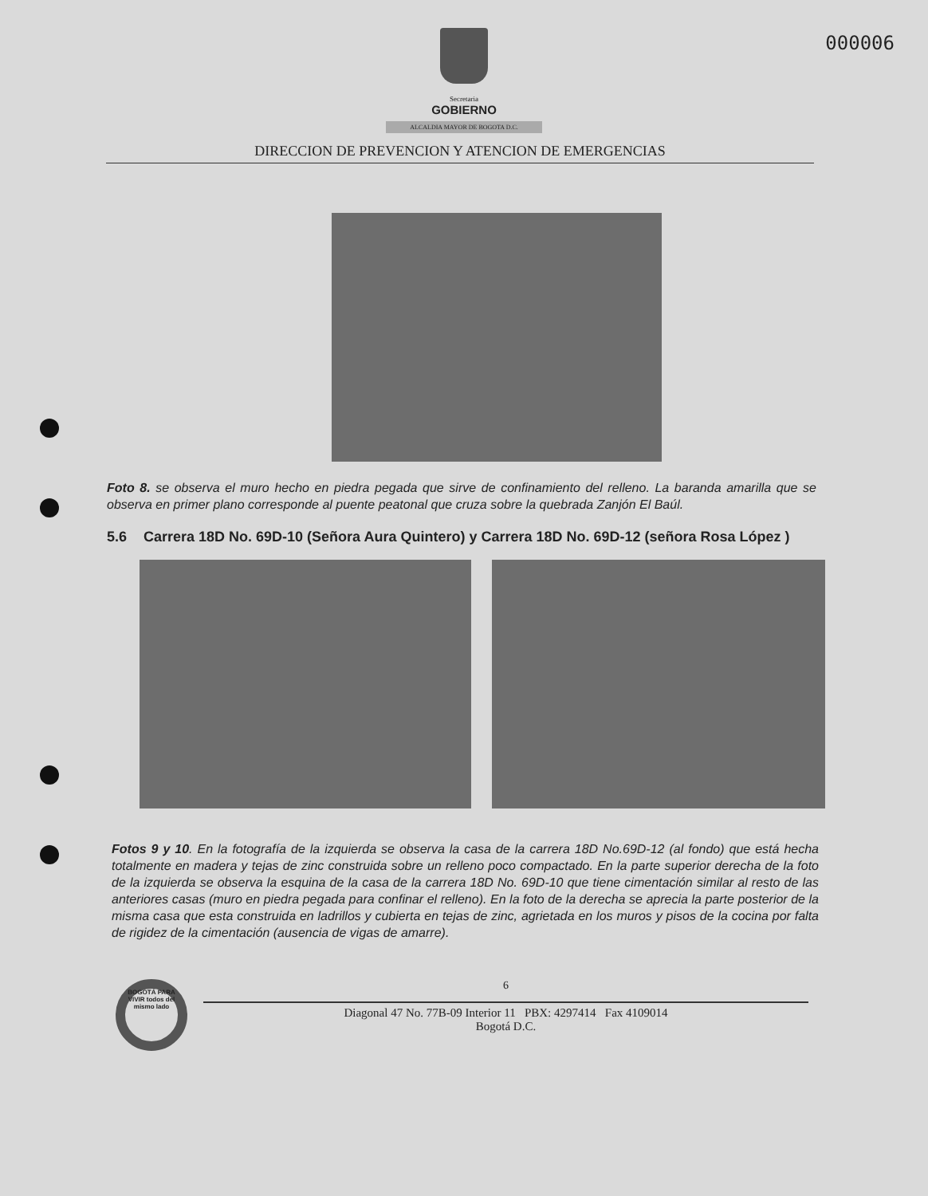000006
Secretaria
GOBIERNO
ALCALDIA MAYOR DE BOGOTA D.C.
DIRECCION DE PREVENCION Y ATENCION DE EMERGENCIAS
Foto 8. se observa el muro hecho en piedra pegada que sirve de confinamiento del relleno. La baranda amarilla que se observa en primer plano corresponde al puente peatonal que cruza sobre la quebrada Zanjón El Baúl.
5.6 Carrera 18D No. 69D-10 (Señora Aura Quintero) y Carrera 18D No. 69D-12 (señora Rosa López )
Fotos 9 y 10. En la fotografía de la izquierda se observa la casa de la carrera 18D No.69D-12 (al fondo) que está hecha totalmente en madera y tejas de zinc construida sobre un relleno poco compactado. En la parte superior derecha de la foto de la izquierda se observa la esquina de la casa de la carrera 18D No. 69D-10 que tiene cimentación similar al resto de las anteriores casas (muro en piedra pegada para confinar el relleno). En la foto de la derecha se aprecia la parte posterior de la misma casa que esta construida en ladrillos y cubierta en tejas de zinc, agrietada en los muros y pisos de la cocina por falta de rigidez de la cimentación (ausencia de vigas de amarre).
BOGOTÁ PARA VIVIR todos del mismo lado
6
Diagonal 47 No. 77B-09 Interior 11 PBX: 4297414 Fax 4109014
Bogotá D.C.